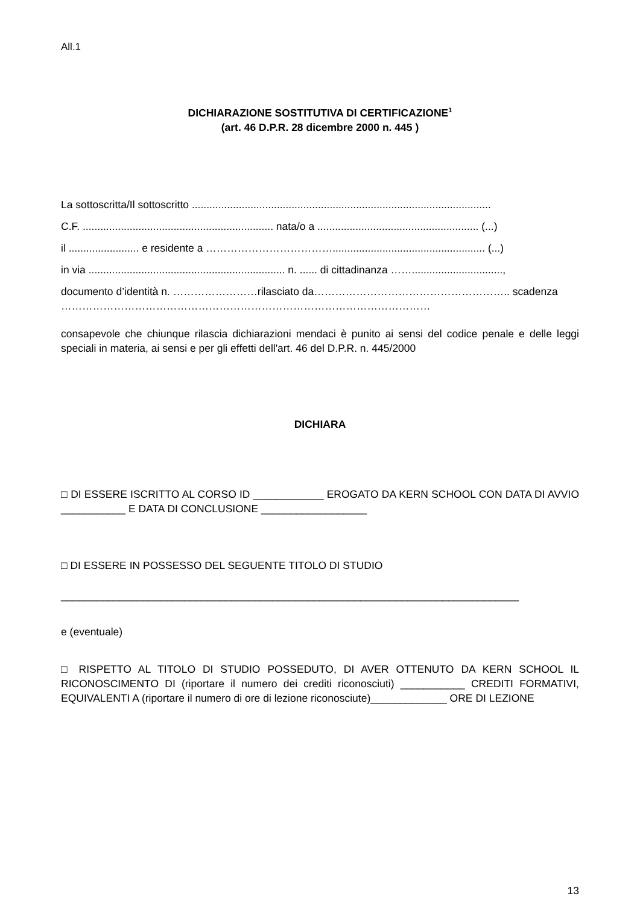All.1
DICHIARAZIONE SOSTITUTIVA DI CERTIFICAZIONE<sup>1</sup>
(art. 46 D.P.R. 28 dicembre 2000 n. 445 )
La sottoscritta/Il sottoscritto ......................................................................................................
C.F. ................................................................. nata/o a ....................................................... (...)
il ........................ e residente a ……………………………….................................................... (...)
in via ................................................................... n. ...... di cittadinanza ……...............................,
documento d’identità n. ……………………rilasciato da……………………………………………….. scadenza ……………………………………………………………………………………………
consapevole che chiunque rilascia dichiarazioni mendaci è punito ai sensi del codice penale e delle leggi speciali in materia, ai sensi e per gli effetti dell'art. 46 del D.P.R. n. 445/2000
DICHIARA
□ DI ESSERE ISCRITTO AL CORSO ID ____________ EROGATO DA KERN SCHOOL CON DATA DI AVVIO ___________ E DATA DI CONCLUSIONE __________________
□ DI ESSERE IN POSSESSO DEL SEGUENTE TITOLO DI STUDIO
______________________________________________________________________________
e (eventuale)
□ RISPETTO AL TITOLO DI STUDIO POSSEDUTO, DI AVER OTTENUTO DA KERN SCHOOL IL RICONOSCIMENTO DI (riportare il numero dei crediti riconosciuti) ___________ CREDITI FORMATIVI, EQUIVALENTI A (riportare il numero di ore di lezione riconosciute)_____________ ORE DI LEZIONE
13